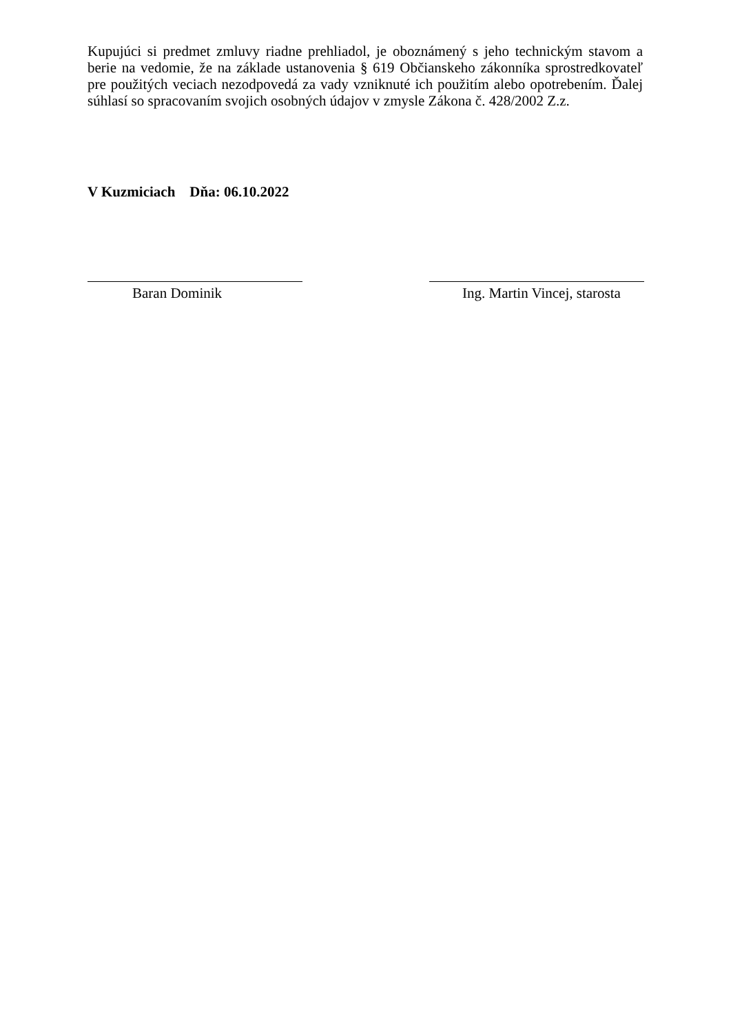Kupujúci si predmet zmluvy riadne prehliadol, je oboznámený s jeho technickým stavom a berie na vedomie, že na základe ustanovenia § 619 Občianskeho zákonníka sprostredkovateľ pre použitých veciach nezodpovedá za vady vzniknuté ich použitím alebo opotrebením. Ďalej súhlasí so spracovaním svojich osobných údajov v zmysle Zákona č. 428/2002 Z.z.
V Kuzmiciach Dňa: 06.10.2022
Baran Dominik Ing. Martin Vincej, starosta